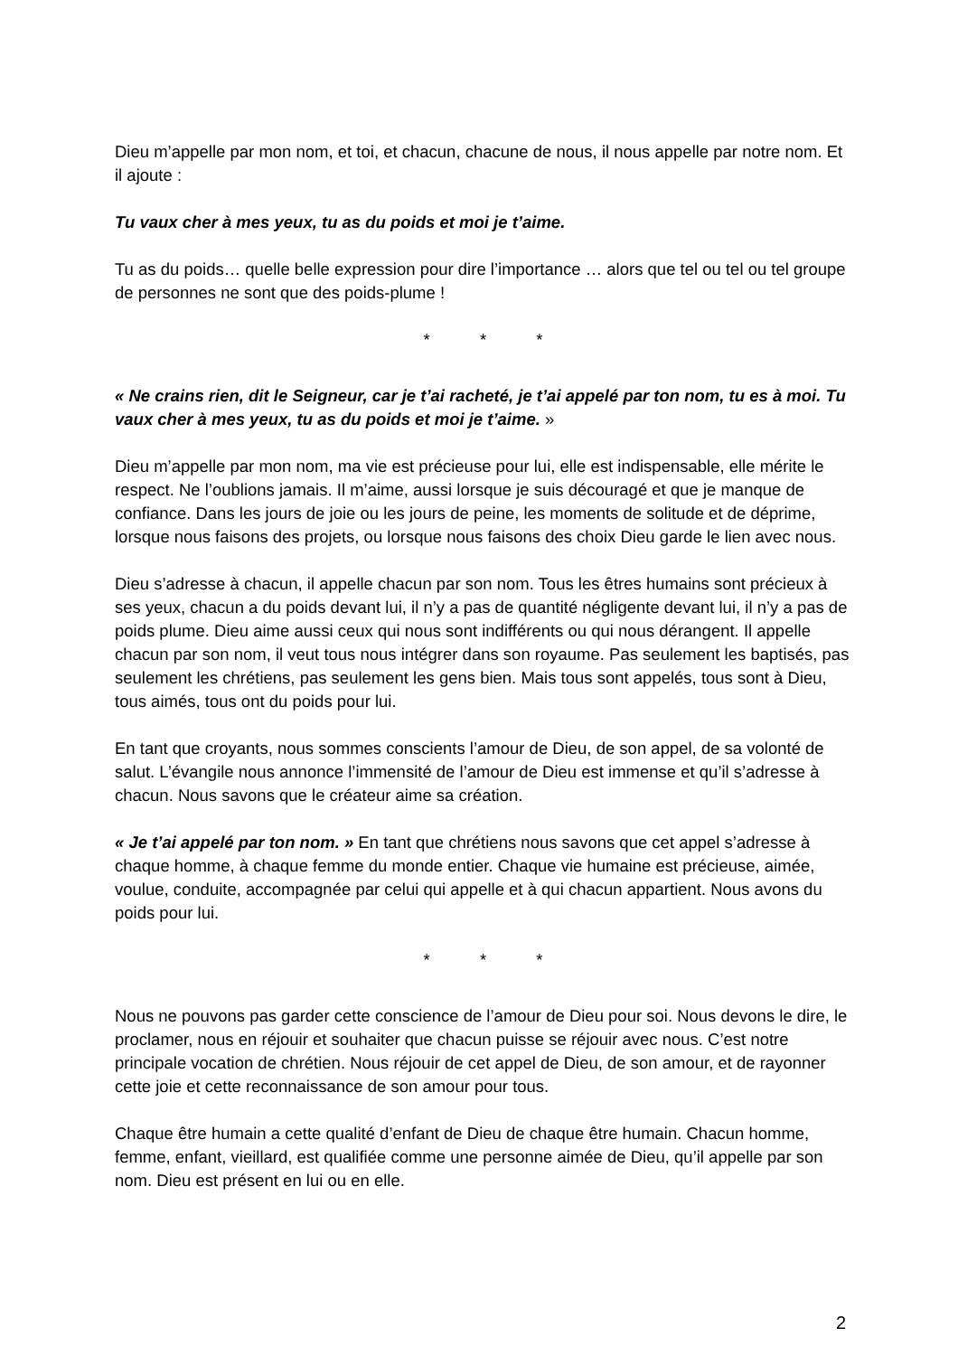Dieu m’appelle par mon nom, et toi, et chacun, chacune de nous, il nous appelle par notre nom. Et il ajoute :
Tu vaux cher à mes yeux, tu as du poids et moi je t’aime.
Tu as du poids… quelle belle expression pour dire l’importance … alors que tel ou tel ou tel groupe de personnes ne sont que des poids-plume !
* * *
« Ne crains rien, dit le Seigneur, car je t’ai racheté, je t’ai appelé par ton nom, tu es à moi. Tu vaux cher à mes yeux, tu as du poids et moi je t’aime. »
Dieu m’appelle par mon nom, ma vie est précieuse pour lui, elle est indispensable, elle mérite le respect. Ne l’oublions jamais. Il m’aime, aussi lorsque je suis découragé et que je manque de confiance. Dans les jours de joie ou les jours de peine, les moments de solitude et de déprime, lorsque nous faisons des projets, ou lorsque nous faisons des choix Dieu garde le lien avec nous.
Dieu s’adresse à chacun, il appelle chacun par son nom. Tous les êtres humains sont précieux à ses yeux, chacun a du poids devant lui, il n’y a pas de quantité négligente devant lui, il n’y a pas de poids plume. Dieu aime aussi ceux qui nous sont indifférents ou qui nous dérangent. Il appelle chacun par son nom, il veut tous nous intégrer dans son royaume. Pas seulement les baptisés, pas seulement les chrétiens, pas seulement les gens bien. Mais tous sont appelés, tous sont à Dieu, tous aimés, tous ont du poids pour lui.
En tant que croyants, nous sommes conscients l’amour de Dieu, de son appel, de sa volonté de salut. L’évangile nous annonce l’immensité de l’amour de Dieu est immense et qu’il s’adresse à chacun. Nous savons que le créateur aime sa création.
« Je t’ai appelé par ton nom. » En tant que chrétiens nous savons que cet appel s’adresse à chaque homme, à chaque femme du monde entier. Chaque vie humaine est précieuse, aimée, voulue, conduite, accompagnée par celui qui appelle et à qui chacun appartient. Nous avons du poids pour lui.
* * *
Nous ne pouvons pas garder cette conscience de l’amour de Dieu pour soi. Nous devons le dire, le proclamer, nous en réjouir et souhaiter que chacun puisse se réjouir avec nous. C’est notre principale vocation de chrétien. Nous réjouir de cet appel de Dieu, de son amour, et de rayonner cette joie et cette reconnaissance de son amour pour tous.
Chaque être humain a cette qualité d’enfant de Dieu de chaque être humain. Chacun homme, femme, enfant, vieillard, est qualifiée comme une personne aimée de Dieu, qu’il appelle par son nom. Dieu est présent en lui ou en elle.
2